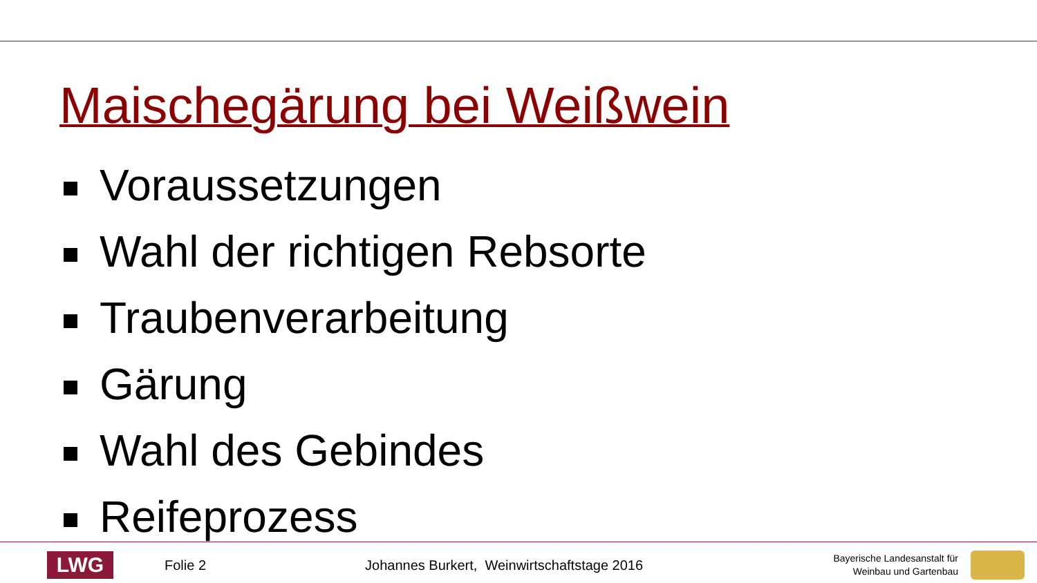Maischegärung bei Weißwein
Voraussetzungen
Wahl der richtigen Rebsorte
Traubenverarbeitung
Gärung
Wahl des Gebindes
Reifeprozess
LWG
Folie 2
Johannes Burkert, Weinwirtschaftstage 2016
Bayerische Landesanstalt für
Weinbau und Gartenbau